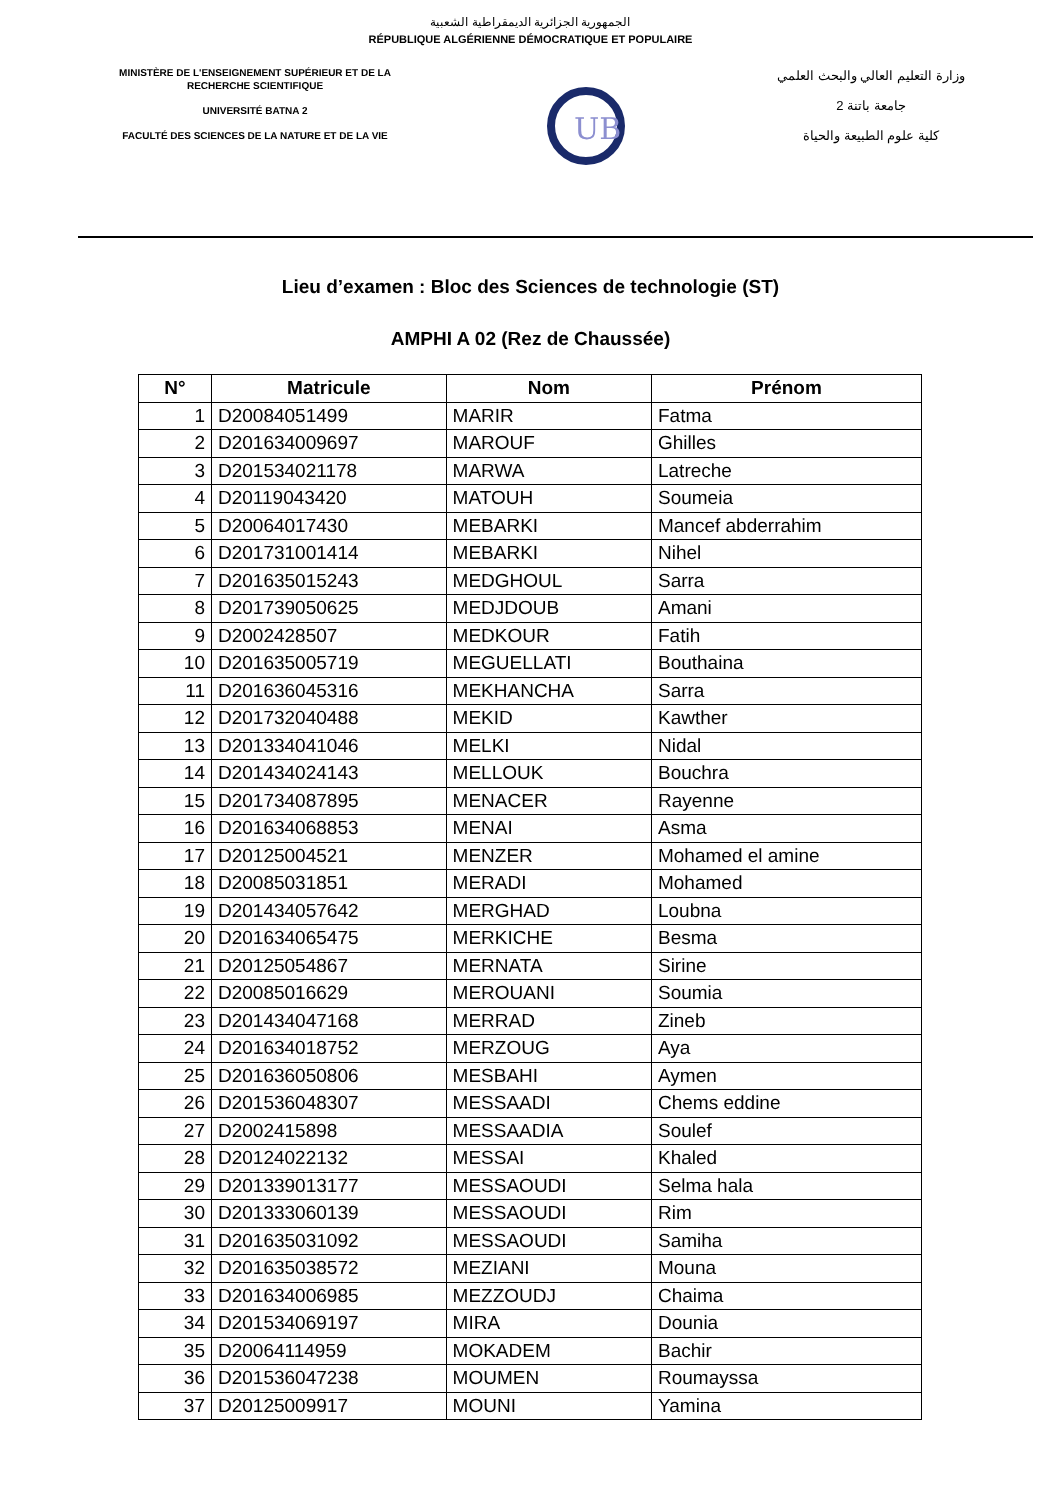الجمهورية الجزائرية الديمقراطية الشعبية
RÉPUBLIQUE ALGÉRIENNE DÉMOCRATIQUE ET POPULAIRE
MINISTÈRE DE L'ENSEIGNEMENT SUPÉRIEUR ET DE LA RECHERCHE SCIENTIFIQUE
UNIVERSITÉ BATNA 2
FACULTÉ DES SCIENCES DE LA NATURE ET DE LA VIE
UB
وزارة التعليم العالي والبحث العلمي
جامعة باتنة 2
كلية علوم الطبيعة والحياة
Lieu d’examen : Bloc des Sciences de technologie (ST)
AMPHI A 02 (Rez de Chaussée)
| N° | Matricule | Nom | Prénom |
| --- | --- | --- | --- |
| 1 | D20084051499 | MARIR | Fatma |
| 2 | D201634009697 | MAROUF | Ghilles |
| 3 | D201534021178 | MARWA | Latreche |
| 4 | D20119043420 | MATOUH | Soumeia |
| 5 | D20064017430 | MEBARKI | Mancef abderrahim |
| 6 | D201731001414 | MEBARKI | Nihel |
| 7 | D201635015243 | MEDGHOUL | Sarra |
| 8 | D201739050625 | MEDJDOUB | Amani |
| 9 | D2002428507 | MEDKOUR | Fatih |
| 10 | D201635005719 | MEGUELLATI | Bouthaina |
| 11 | D201636045316 | MEKHANCHA | Sarra |
| 12 | D201732040488 | MEKID | Kawther |
| 13 | D201334041046 | MELKI | Nidal |
| 14 | D201434024143 | MELLOUK | Bouchra |
| 15 | D201734087895 | MENACER | Rayenne |
| 16 | D201634068853 | MENAI | Asma |
| 17 | D20125004521 | MENZER | Mohamed el amine |
| 18 | D20085031851 | MERADI | Mohamed |
| 19 | D201434057642 | MERGHAD | Loubna |
| 20 | D201634065475 | MERKICHE | Besma |
| 21 | D20125054867 | MERNATA | Sirine |
| 22 | D20085016629 | MEROUANI | Soumia |
| 23 | D201434047168 | MERRAD | Zineb |
| 24 | D201634018752 | MERZOUG | Aya |
| 25 | D201636050806 | MESBAHI | Aymen |
| 26 | D201536048307 | MESSAADI | Chems eddine |
| 27 | D2002415898 | MESSAADIA | Soulef |
| 28 | D20124022132 | MESSAI | Khaled |
| 29 | D201339013177 | MESSAOUDI | Selma hala |
| 30 | D201333060139 | MESSAOUDI | Rim |
| 31 | D201635031092 | MESSAOUDI | Samiha |
| 32 | D201635038572 | MEZIANI | Mouna |
| 33 | D201634006985 | MEZZOUDJ | Chaima |
| 34 | D201534069197 | MIRA | Dounia |
| 35 | D20064114959 | MOKADEM | Bachir |
| 36 | D201536047238 | MOUMEN | Roumayssa |
| 37 | D20125009917 | MOUNI | Yamina |